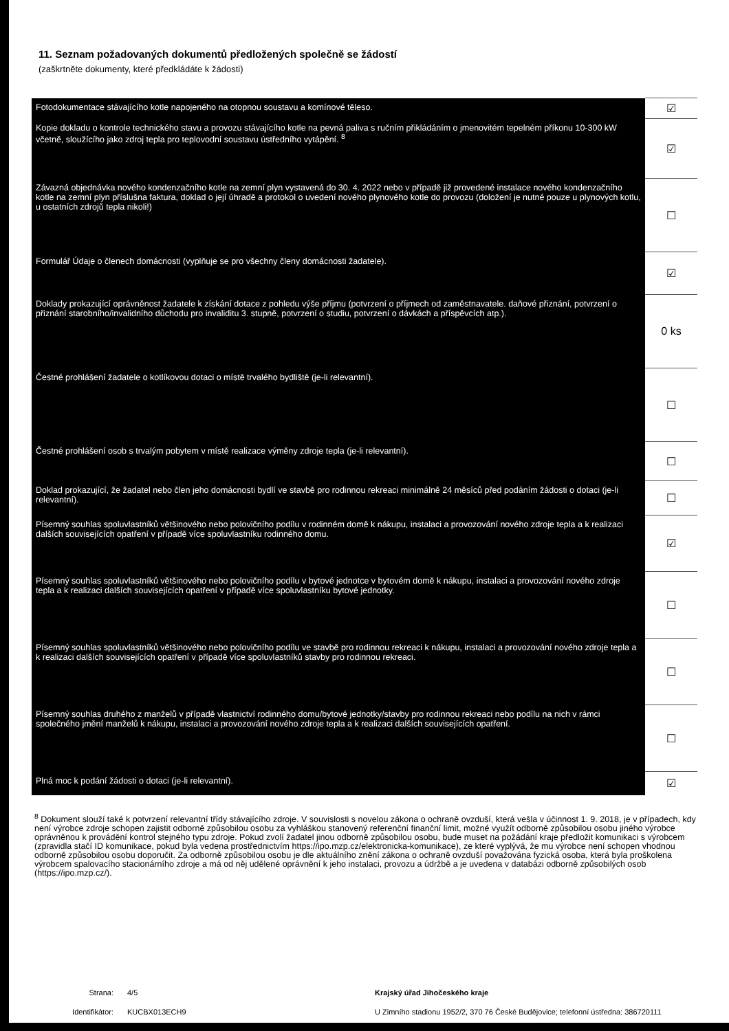11. Seznam požadovaných dokumentů předložených společně se žádostí
(zaškrtněte dokumenty, které předkládáte k žádosti)
| Fotodokumentace stávajícího kotle napojeného na otopnou soustavu a komínové těleso. | ☑ |
| Kopie dokladu o kontrole technického stavu a provozu stávajícího kotle na pevná paliva s ručním přikládáním o jmenovitém tepelném příkonu 10-300 kW včetně, sloužícího jako zdroj tepla pro teplovodní soustavu ústředního vytápění. <sup>8</sup> | ☑ |
| Závazná objednávka nového kondenzačního kotle na zemní plyn vystavená do 30. 4. 2022 nebo v případě již provedené instalace nového kondenzačního kotle na zemní plyn příslušna faktura, doklad o její úhradě a protokol o uvedení nového plynového kotle do provozu (doložení je nutné pouze u plynových kotlu, u ostatních zdrojů tepla nikoli!) | ☐ |
| Formulář Údaje o členech domácnosti (vyplňuje se pro všechny členy domácnosti žadatele). | ☑ |
| Doklady prokazující oprávněnost žadatele k získání dotace z pohledu výše příjmu (potvrzení o příjmech od zaměstnavatele. daňové přiznání, potvrzení o přiznání starobního/invalidního důchodu pro invaliditu 3. stupně, potvrzení o studiu, potvrzení o dávkách a příspěvcích atp.). | 0 ks |
| Čestné prohlášení žadatele o kotlíkovou dotaci o místě trvalého bydliště (je-li relevantní). | ☐ |
| Čestné prohlášení osob s trvalým pobytem v místě realizace výměny zdroje tepla (je-li relevantní). | ☐ |
| Doklad prokazující, že žadatel nebo člen jeho domácnosti bydlí ve stavbě pro rodinnou rekreaci minimálně 24 měsíců před podáním žádosti o dotaci (je-li relevantní). | ☐ |
| Písemný souhlas spoluvlastníků většinového nebo polovičního podílu v rodinném domě k nákupu, instalaci a provozování nového zdroje tepla a k realizaci dalších souvisejících opatření v případě více spoluvlastníku rodinného domu. | ☑ |
| Písemný souhlas spoluvlastníků většinového nebo polovičního podílu v bytové jednotce v bytovém domě k nákupu, instalaci a provozování nového zdroje tepla a k realizaci dalších souvisejících opatření v případě více spoluvlastníku bytové jednotky. | ☐ |
| Písemný souhlas spoluvlastníků většinového nebo polovičního podílu ve stavbě pro rodinnou rekreaci k nákupu, instalaci a provozování nového zdroje tepla a k realizaci dalších souvisejících opatření v případě více spoluvlastníků stavby pro rodinnou rekreaci. | ☐ |
| Písemný souhlas druhého z manželů v případě vlastnictví rodinného domu/bytové jednotky/stavby pro rodinnou rekreaci nebo podílu na nich v rámci společného jmění manželů k nákupu, instalaci a provozování nového zdroje tepla a k realizaci dalších souvisejících opatření. | ☐ |
| Plná moc k podání žádosti o dotaci (je-li relevantní). | ☑ |
<sup>8</sup> Dokument slouží také k potvrzení relevantní třídy stávajícího zdroje. V souvislosti s novelou zákona o ochraně ovzduší, která vešla v účinnost 1. 9. 2018, je v případech, kdy není výrobce zdroje schopen zajistit odborně způsobilou osobu za vyhláškou stanovený referenční finanční limit, možné využít odborně způsobilou osobu jiného výrobce oprávněnou k provádění kontrol stejného typu zdroje. Pokud zvolí žadatel jinou odborně způsobilou osobu, bude muset na požádání kraje předložit komunikaci s výrobcem (zpravidla stačí ID komunikace, pokud byla vedena prostřednictvím https://ipo.mzp.cz/elektronicka-komunikace), ze které vyplývá, že mu výrobce není schopen vhodnou odborně způsobilou osobu doporučit. Za odborně způsobilou osobu je dle aktuálního znění zákona o ochraně ovzduší považována fyzická osoba, která byla proškolena výrobcem spalovacího stacionárního zdroje a má od něj udělené oprávnění k jeho instalaci, provozu a údržbě a je uvedena v databázi odborně způsobilých osob (https://ipo.mzp.cz/).
Strana:
Identifikátor:
4/5
KUCBX013ECH9
Krajský úřad Jihočeského kraje
U Zimního stadionu 1952/2, 370 76 České Budějovice; telefonní ústředna: 386720111